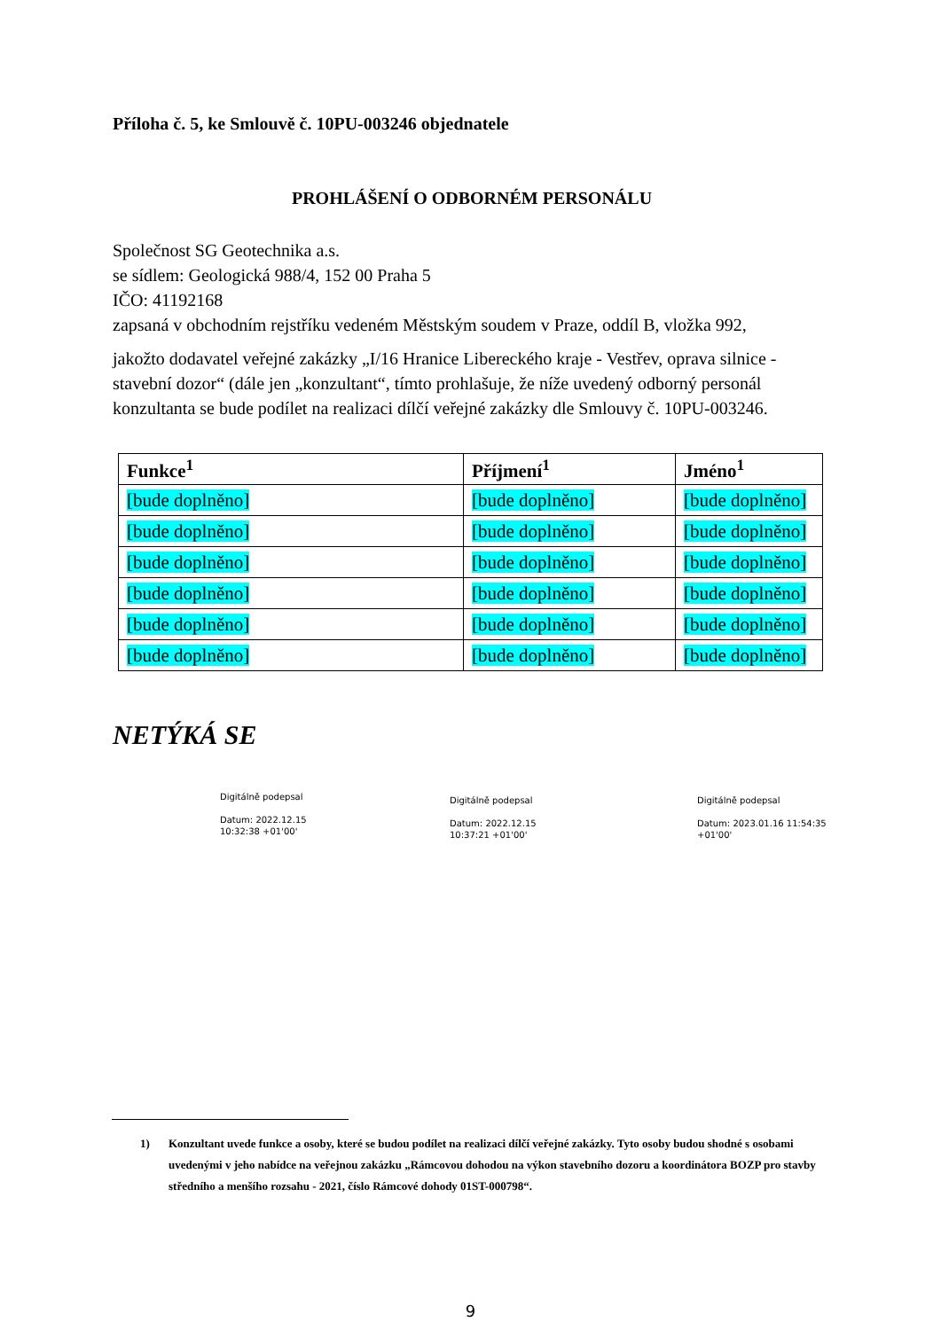Příloha č. 5, ke Smlouvě č. 10PU-003246 objednatele
PROHLÁŠENÍ O ODBORNÉM PERSONÁLU
Společnost SG Geotechnika a.s.
se sídlem: Geologická 988/4, 152 00 Praha 5
IČO: 41192168
zapsaná v obchodním rejstříku vedeném Městským soudem v Praze, oddíl B, vložka 992,
jakožto dodavatel veřejné zakázky „I/16 Hranice Libereckého kraje - Vestřev, oprava silnice - stavební dozor“ (dále jen „konzultant“, tímto prohlašuje, že níže uvedený odborný personál konzultanta se bude podílet na realizaci dílčí veřejné zakázky dle Smlouvy č. 10PU-003246.
| Funkce<sup>1</sup> | Příjmení<sup>1</sup> | Jméno<sup>1</sup> |
| --- | --- | --- |
| [bude doplněno] | [bude doplněno] | [bude doplněno] |
| [bude doplněno] | [bude doplněno] | [bude doplněno] |
| [bude doplněno] | [bude doplněno] | [bude doplněno] |
| [bude doplněno] | [bude doplněno] | [bude doplněno] |
| [bude doplněno] | [bude doplněno] | [bude doplněno] |
| [bude doplněno] | [bude doplněno] | [bude doplněno] |
NETÝKÁ SE
Digitálně podepsal
Datum: 2022.12.15
10:32:38 +01'00'
Digitálně podepsal
Datum: 2022.12.15
10:37:21 +01'00'
Digitálně podepsal
Datum: 2023.01.16 11:54:35
+01'00'
1) Konzultant uvede funkce a osoby, které se budou podílet na realizaci dílčí veřejné zakázky. Tyto osoby budou shodné s osobami uvedenými v jeho nabídce na veřejnou zakázku „Rámcovou dohodou na výkon stavebního dozoru a koordinátora BOZP pro stavby středního a menšího rozsahu - 2021, číslo Rámcové dohody 01ST-000798“.
9